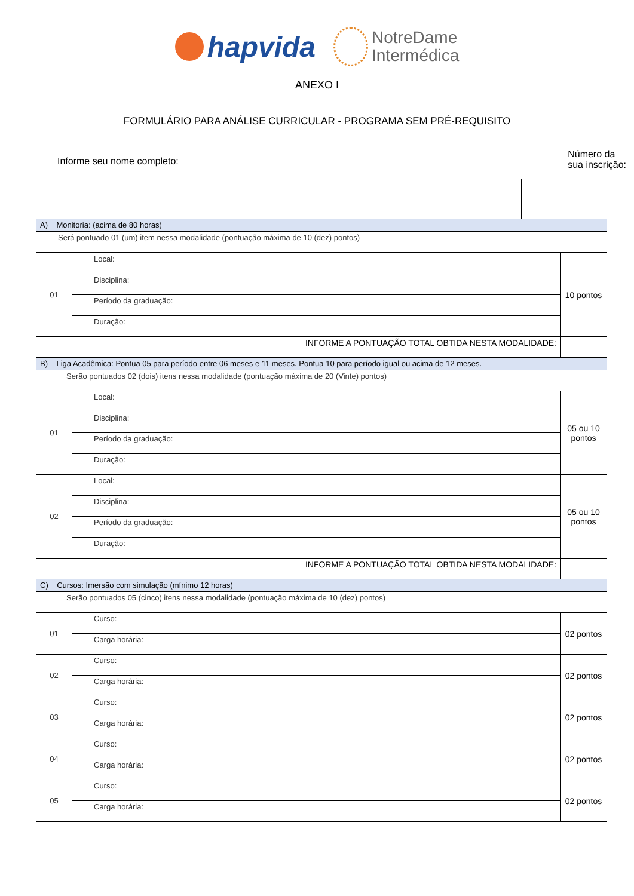hapvida NotreDame
Intermédica
ANEXO I
FORMULÁRIO PARA ANÁLISE CURRICULAR - PROGRAMA SEM PRÉ-REQUISITO
Informe seu nome completo:
Número da
sua inscrição:
| A) Monitoria: (acima de 80 horas) | |
| Será pontuado 01 (um) item nessa modalidade (pontuação máxima de 10 (dez) pontos) | |
| 01 | Local: | | 10 pontos |
| | Disciplina: | | |
| | Período da graduação: | | |
| | Duração: | | |
| INFORME A PONTUAÇÃO TOTAL OBTIDA NESTA MODALIDADE: | | | |
| B) Liga Acadêmica: Pontua 05 para período entre 06 meses e 11 meses. Pontua 10 para período igual ou acima de 12 meses. | | | |
| Serão pontuados 02 (dois) itens nessa modalidade (pontuação máxima de 20 (Vinte) pontos) | | | |
| 01 | Local: | | 05 ou 10 pontos |
| | Disciplina: | | |
| | Período da graduação: | | |
| | Duração: | | |
| 02 | Local: | | 05 ou 10 pontos |
| | Disciplina: | | |
| | Período da graduação: | | |
| | Duração: | | |
| INFORME A PONTUAÇÃO TOTAL OBTIDA NESTA MODALIDADE: | | | |
| C) Cursos: Imersão com simulação (mínimo 12 horas) | | | |
| Serão pontuados 05 (cinco) itens nessa modalidade (pontuação máxima de 10 (dez) pontos) | | | |
| 01 | Curso: | | 02 pontos |
| | Carga horária: | | |
| 02 | Curso: | | 02 pontos |
| | Carga horária: | | |
| 03 | Curso: | | 02 pontos |
| | Carga horária: | | |
| 04 | Curso: | | 02 pontos |
| | Carga horária: | | |
| 05 | Curso: | | 02 pontos |
| | Carga horária: | | |